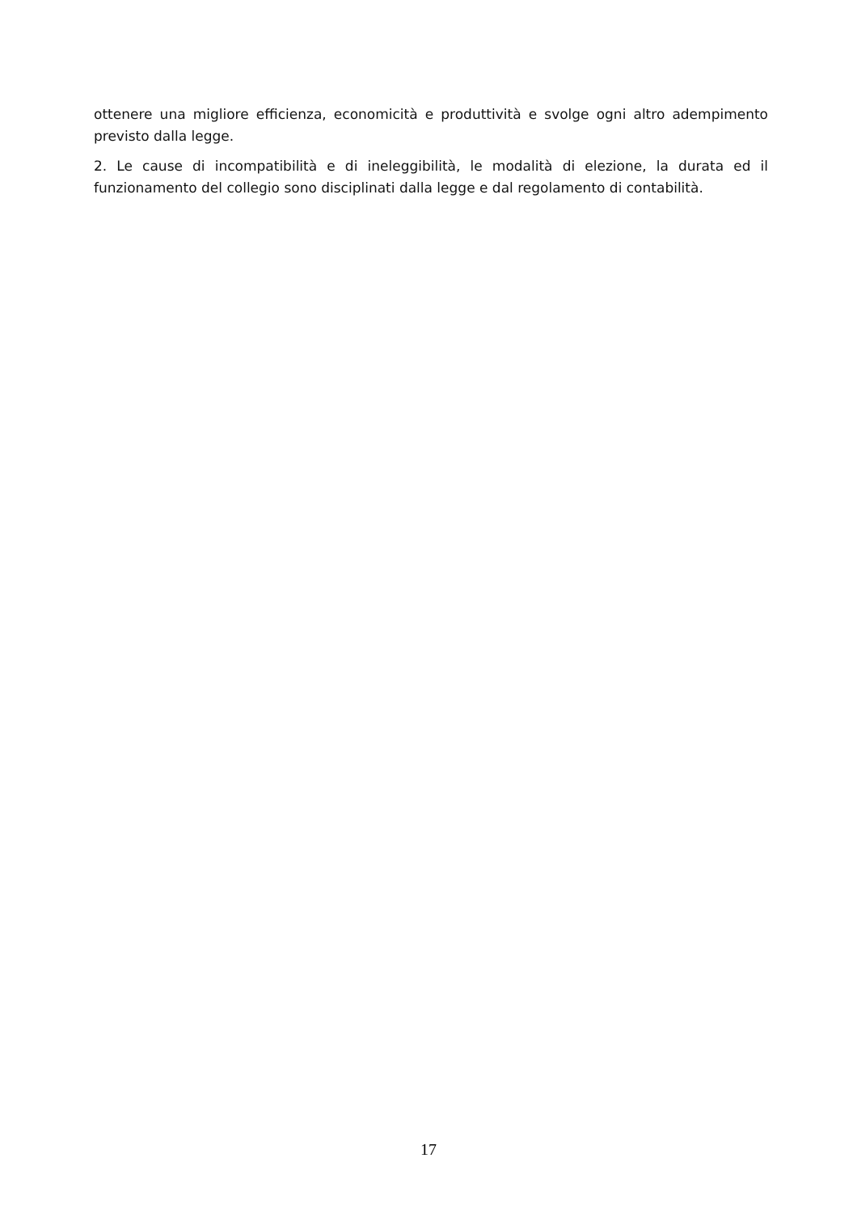ottenere una migliore efficienza, economicità e produttività e svolge ogni altro adempimento previsto dalla legge.
2. Le cause di incompatibilità e di ineleggibilità, le modalità di elezione, la durata ed il funzionamento del collegio sono disciplinati dalla legge e dal regolamento di contabilità.
17